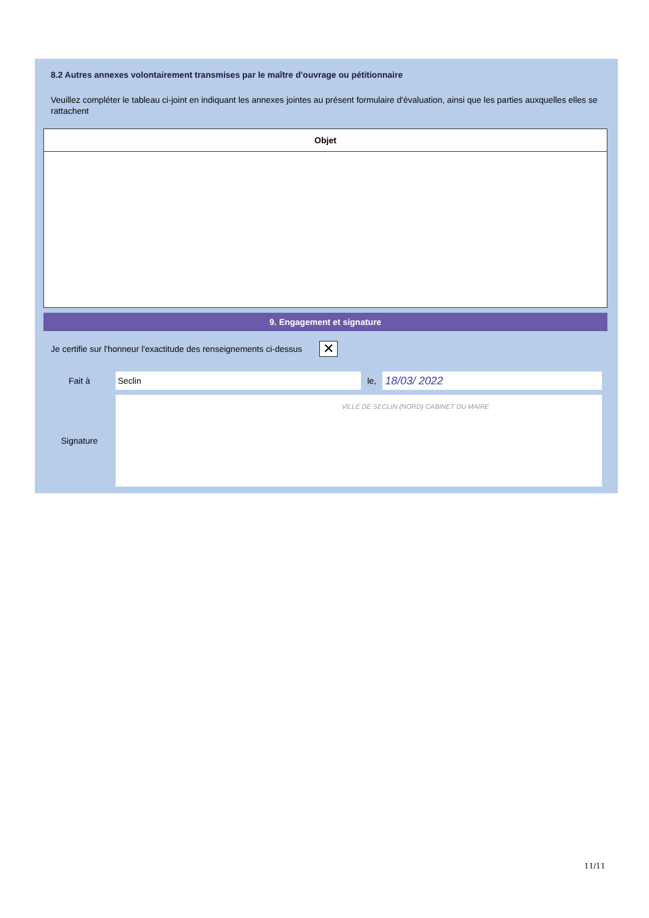8.2 Autres annexes volontairement transmises par le maître d'ouvrage ou pétitionnaire
Veuillez compléter le tableau ci-joint en indiquant les annexes jointes au présent formulaire d'évaluation, ainsi que les parties auxquelles elles se rattachent
| Objet |
| --- |
9. Engagement et signature
Je certifie sur l'honneur l'exactitude des renseignements ci-dessus ✕
Fait à Seclin le, 18/03/ 2022
Signature
VILLE DE SECLIN (NORD) CABINET DU MAIRE
11/11